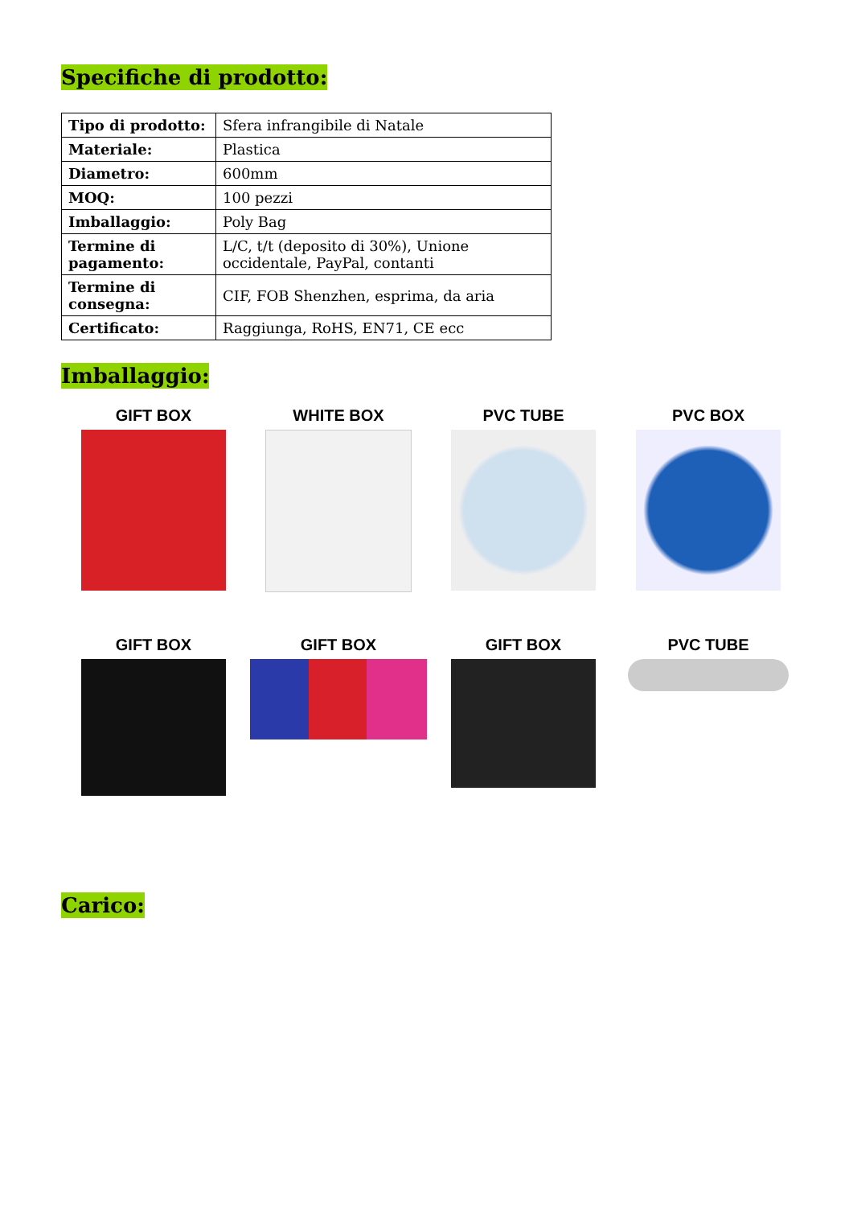Specifiche di prodotto:
| Tipo di prodotto: | Sfera infrangibile di Natale |
| Materiale: | Plastica |
| Diametro: | 600mm |
| MOQ: | 100 pezzi |
| Imballaggio: | Poly Bag |
| Termine di pagamento: | L/C, t/t (deposito di 30%), Unione occidentale, PayPal, contanti |
| Termine di consegna: | CIF, FOB Shenzhen, esprima, da aria |
| Certificato: | Raggiunga, RoHS, EN71, CE ecc |
Imballaggio:
GIFT BOX
WHITE BOX
PVC TUBE
PVC BOX
GIFT BOX
GIFT BOX
GIFT BOX
PVC TUBE
Carico: